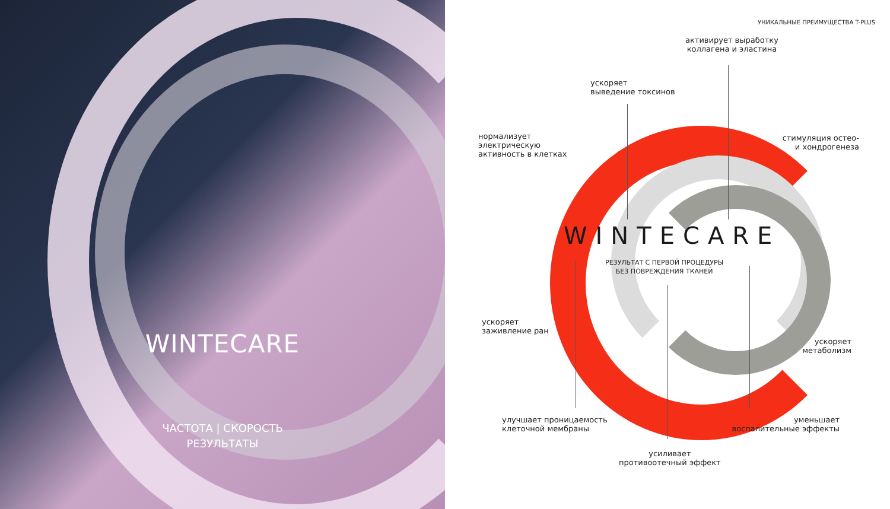WINTECARE
ЧАСТОТА | СКОРОСТЬ
РЕЗУЛЬТАТЫ
УНИКАЛЬНЫЕ ПРЕИМУЩЕСТВА T-PLUS
активирует выработку
коллагена и эластина
ускоряет
выведение токсинов
нормализует
электрическую
активность в клетках
стимуляция остео-
и хондрогенеза
WINTECARE
РЕЗУЛЬТАТ С ПЕРВОЙ ПРОЦЕДУРЫ
БЕЗ ПОВРЕЖДЕНИЯ ТКАНЕЙ
ускоряет
заживление ран
ускоряет
метаболизм
улучшает проницаемость
клеточной мембраны
уменьшает
воспалительные эффекты
усиливает
противоотечный эффект